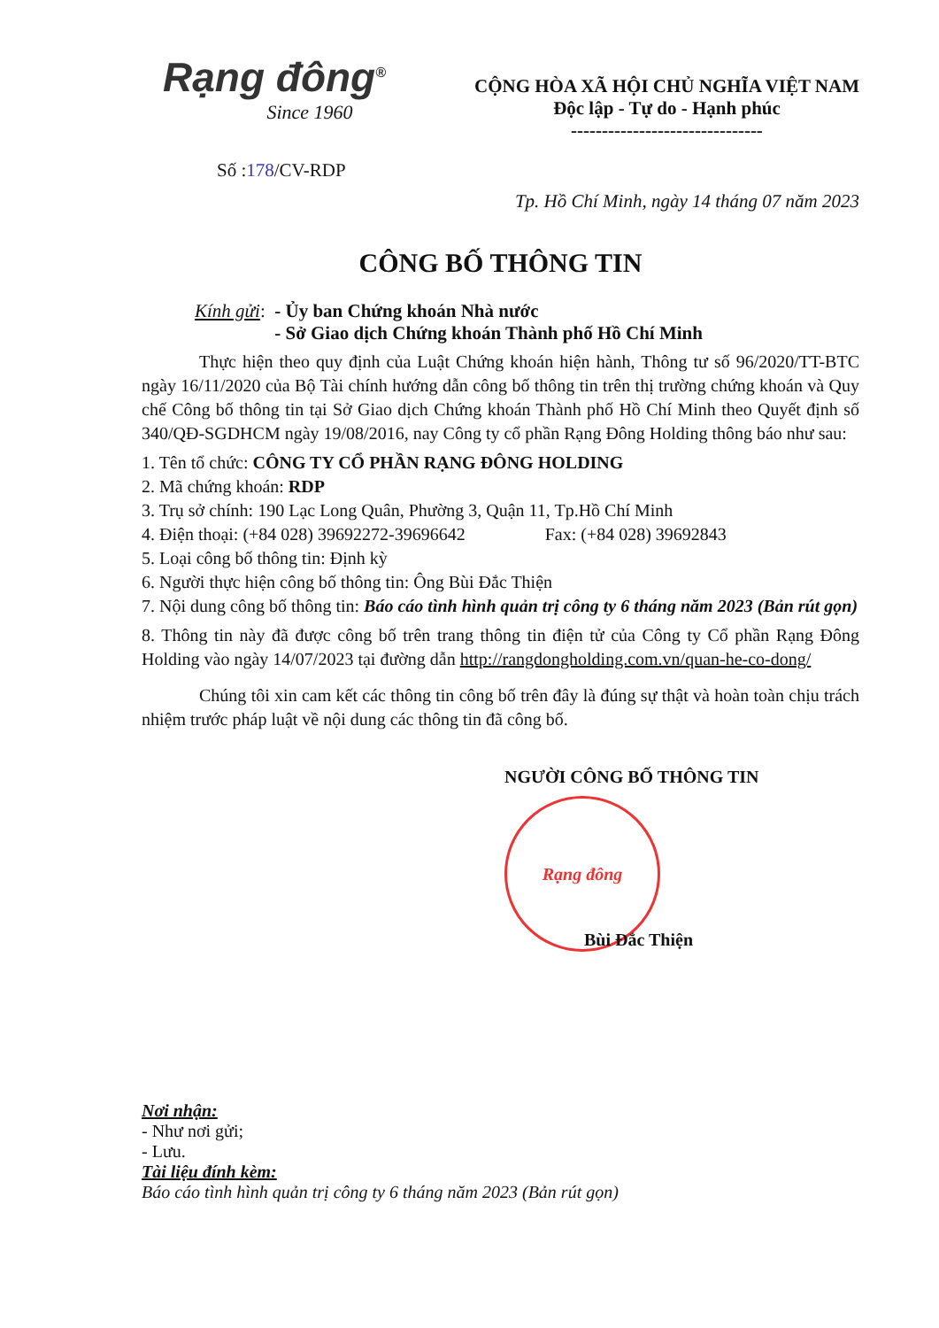Rạng đông<sup>®</sup>
Since 1960
CỘNG HÒA XÃ HỘI CHỦ NGHĨA VIỆT NAM
Độc lập - Tự do - Hạnh phúc
-------------------------------
Số :178/CV-RDP
Tp. Hồ Chí Minh, ngày 14 tháng 07 năm 2023
CÔNG BỐ THÔNG TIN
Kính gửi: - Ủy ban Chứng khoán Nhà nước
- Sở Giao dịch Chứng khoán Thành phố Hồ Chí Minh
Thực hiện theo quy định của Luật Chứng khoán hiện hành, Thông tư số 96/2020/TT-BTC ngày 16/11/2020 của Bộ Tài chính hướng dẫn công bố thông tin trên thị trường chứng khoán và Quy chế Công bố thông tin tại Sở Giao dịch Chứng khoán Thành phố Hồ Chí Minh theo Quyết định số 340/QĐ-SGDHCM ngày 19/08/2016, nay Công ty cổ phần Rạng Đông Holding thông báo như sau:
1. Tên tổ chức: CÔNG TY CỔ PHẦN RẠNG ĐÔNG HOLDING
2. Mã chứng khoán: RDP
3. Trụ sở chính: 190 Lạc Long Quân, Phường 3, Quận 11, Tp.Hồ Chí Minh
4. Điện thoại: (+84 028) 39692272-39696642 Fax: (+84 028) 39692843
5. Loại công bố thông tin: Định kỳ
6. Người thực hiện công bố thông tin: Ông Bùi Đắc Thiện
7. Nội dung công bố thông tin: Báo cáo tình hình quản trị công ty 6 tháng năm 2023 (Bản rút gọn)
8. Thông tin này đã được công bố trên trang thông tin điện tử của Công ty Cổ phần Rạng Đông Holding vào ngày 14/07/2023 tại đường dẫn http://rangdongholding.com.vn/quan-he-co-dong/
Chúng tôi xin cam kết các thông tin công bố trên đây là đúng sự thật và hoàn toàn chịu trách nhiệm trước pháp luật về nội dung các thông tin đã công bố.
NGƯỜI CÔNG BỐ THÔNG TIN
Rạng đông
Bùi Đắc Thiện
Nơi nhận:
- Như nơi gửi;
- Lưu.
Tài liệu đính kèm:
Báo cáo tình hình quản trị công ty 6 tháng năm 2023 (Bản rút gọn)